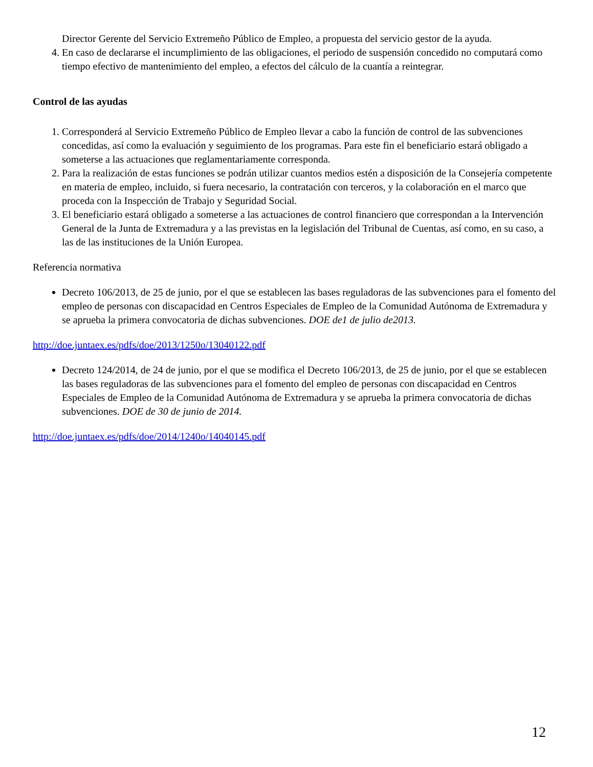Director Gerente del Servicio Extremeño Público de Empleo, a propuesta del servicio gestor de la ayuda.
4. En caso de declararse el incumplimiento de las obligaciones, el periodo de suspensión concedido no computará como tiempo efectivo de mantenimiento del empleo, a efectos del cálculo de la cuantía a reintegrar.
Control de las ayudas
1. Corresponderá al Servicio Extremeño Público de Empleo llevar a cabo la función de control de las subvenciones concedidas, así como la evaluación y seguimiento de los programas. Para este fin el beneficiario estará obligado a someterse a las actuaciones que reglamentariamente corresponda.
2. Para la realización de estas funciones se podrán utilizar cuantos medios estén a disposición de la Consejería competente en materia de empleo, incluido, si fuera necesario, la contratación con terceros, y la colaboración en el marco que proceda con la Inspección de Trabajo y Seguridad Social.
3. El beneficiario estará obligado a someterse a las actuaciones de control financiero que correspondan a la Intervención General de la Junta de Extremadura y a las previstas en la legislación del Tribunal de Cuentas, así como, en su caso, a las de las instituciones de la Unión Europea.
Referencia normativa
Decreto 106/2013, de 25 de junio, por el que se establecen las bases reguladoras de las subvenciones para el fomento del empleo de personas con discapacidad en Centros Especiales de Empleo de la Comunidad Autónoma de Extremadura y se aprueba la primera convocatoria de dichas subvenciones. DOE de1 de julio de2013.
http://doe.juntaex.es/pdfs/doe/2013/1250o/13040122.pdf
Decreto 124/2014, de 24 de junio, por el que se modifica el Decreto 106/2013, de 25 de junio, por el que se establecen las bases reguladoras de las subvenciones para el fomento del empleo de personas con discapacidad en Centros Especiales de Empleo de la Comunidad Autónoma de Extremadura y se aprueba la primera convocatoria de dichas subvenciones. DOE de 30 de junio de 2014.
http://doe.juntaex.es/pdfs/doe/2014/1240o/14040145.pdf
12